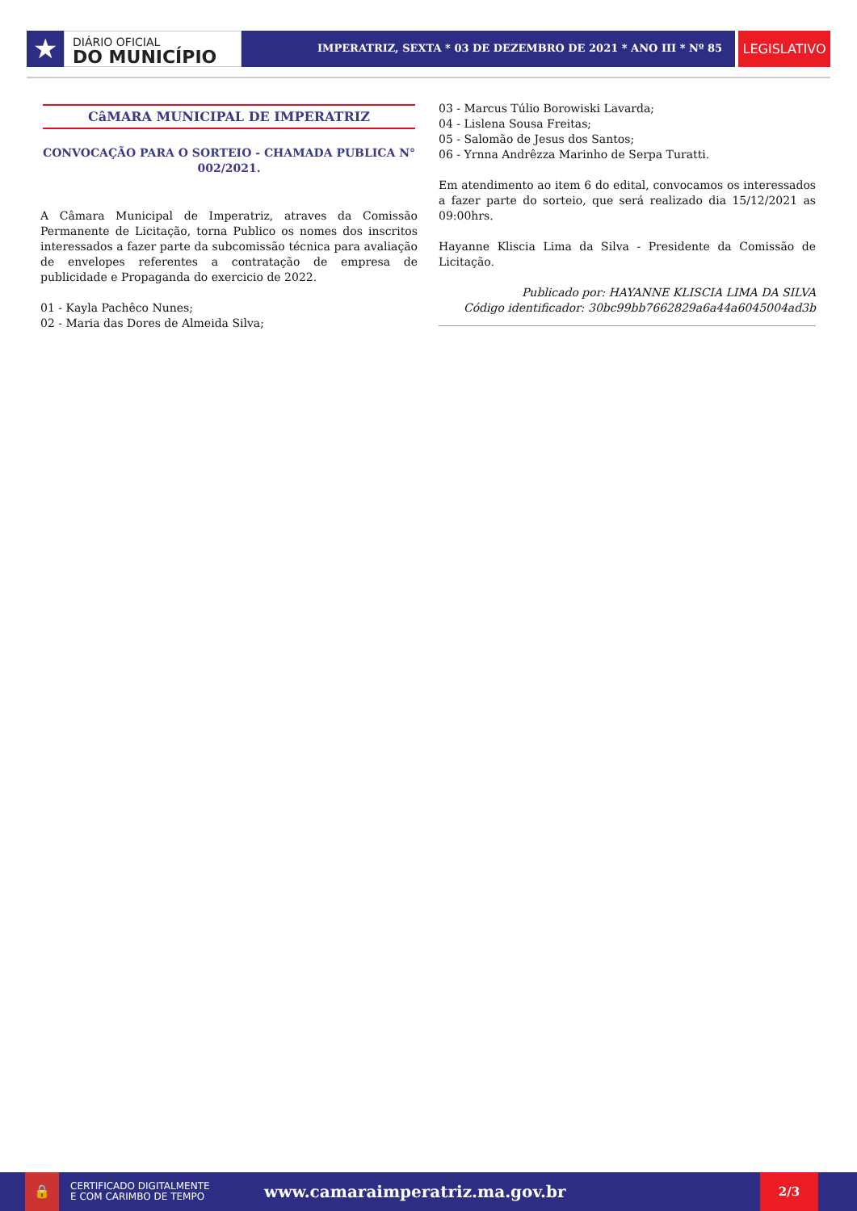★
DIÁRIO OFICIAL
DO MUNICÍPIO
IMPERATRIZ, SEXTA * 03 DE DEZEMBRO DE 2021 * ANO III * Nº 85
LEGISLATIVO
CâMARA MUNICIPAL DE IMPERATRIZ
CONVOCAÇÃO PARA O SORTEIO - CHAMADA PUBLICA N° 002/2021.
A Câmara Municipal de Imperatriz, atraves da Comissão Permanente de Licitação, torna Publico os nomes dos inscritos interessados a fazer parte da subcomissão técnica para avaliação de envelopes referentes a contratação de empresa de publicidade e Propaganda do exercicio de 2022.
01 - Kayla Pachêco Nunes;
02 - Maria das Dores de Almeida Silva;
03 - Marcus Túlio Borowiski Lavarda;
04 - Lislena Sousa Freitas;
05 - Salomão de Jesus dos Santos;
06 - Yrnna Andrêzza Marinho de Serpa Turatti.
Em atendimento ao item 6 do edital, convocamos os interessados a fazer parte do sorteio, que será realizado dia 15/12/2021 as 09:00hrs.
Hayanne Kliscia Lima da Silva - Presidente da Comissão de Licitação.
Publicado por: HAYANNE KLISCIA LIMA DA SILVA
Código identificador: 30bc99bb7662829a6a44a6045004ad3b
🔒
CERTIFICADO DIGITALMENTE
E COM CARIMBO DE TEMPO
www.camaraimperatriz.ma.gov.br
2/3